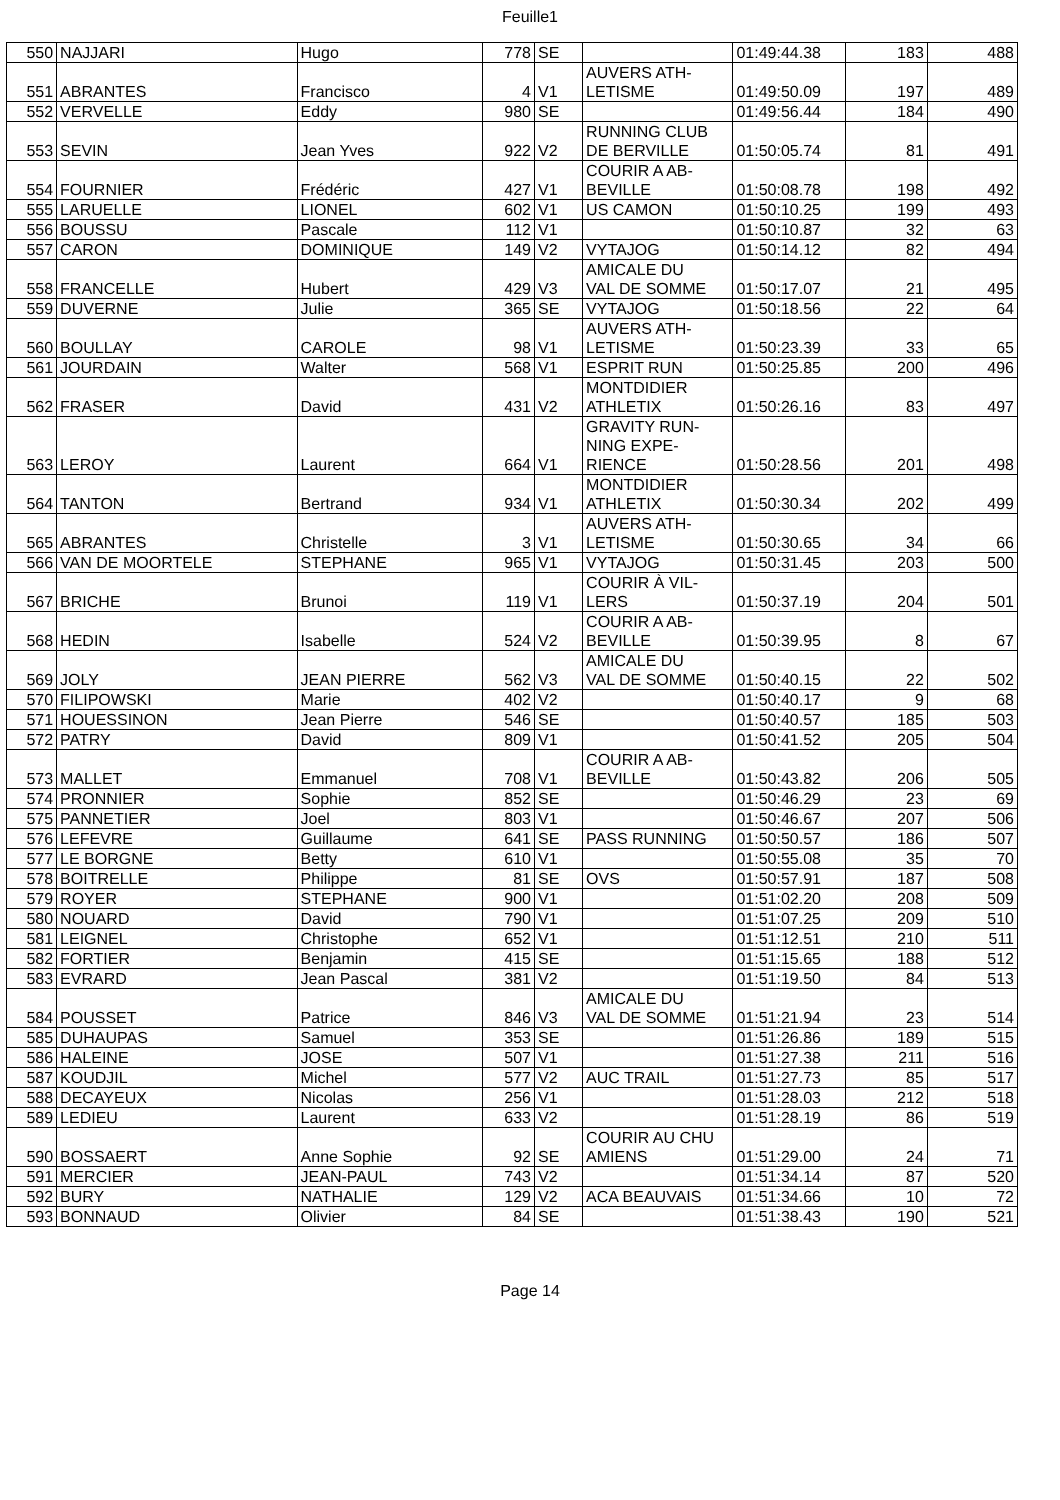Feuille1
| 550 | NAJJARI | Hugo | 778 | SE | | 01:49:44.38 | 183 | 488 |
| 551 | ABRANTES | Francisco | 4 | V1 | AUVERS ATH- LETISME | 01:49:50.09 | 197 | 489 |
| 552 | VERVELLE | Eddy | 980 | SE | | 01:49:56.44 | 184 | 490 |
| 553 | SEVIN | Jean Yves | 922 | V2 | RUNNING CLUB DE BERVILLE | 01:50:05.74 | 81 | 491 |
| 554 | FOURNIER | Frédéric | 427 | V1 | COURIR A AB- BEVILLE | 01:50:08.78 | 198 | 492 |
| 555 | LARUELLE | LIONEL | 602 | V1 | US CAMON | 01:50:10.25 | 199 | 493 |
| 556 | BOUSSU | Pascale | 112 | V1 | | 01:50:10.87 | 32 | 63 |
| 557 | CARON | DOMINIQUE | 149 | V2 | VYTAJOG | 01:50:14.12 | 82 | 494 |
| 558 | FRANCELLE | Hubert | 429 | V3 | AMICALE DU VAL DE SOMME | 01:50:17.07 | 21 | 495 |
| 559 | DUVERNE | Julie | 365 | SE | VYTAJOG | 01:50:18.56 | 22 | 64 |
| 560 | BOULLAY | CAROLE | 98 | V1 | AUVERS ATH- LETISME | 01:50:23.39 | 33 | 65 |
| 561 | JOURDAIN | Walter | 568 | V1 | ESPRIT RUN | 01:50:25.85 | 200 | 496 |
| 562 | FRASER | David | 431 | V2 | MONTDIDIER ATHLETIX | 01:50:26.16 | 83 | 497 |
| 563 | LEROY | Laurent | 664 | V1 | GRAVITY RUN- NING EXPE- RIENCE | 01:50:28.56 | 201 | 498 |
| 564 | TANTON | Bertrand | 934 | V1 | MONTDIDIER ATHLETIX | 01:50:30.34 | 202 | 499 |
| 565 | ABRANTES | Christelle | 3 | V1 | AUVERS ATH- LETISME | 01:50:30.65 | 34 | 66 |
| 566 | VAN DE MOORTELE | STEPHANE | 965 | V1 | VYTAJOG | 01:50:31.45 | 203 | 500 |
| 567 | BRICHE | Brunoi | 119 | V1 | COURIR À VIL- LERS | 01:50:37.19 | 204 | 501 |
| 568 | HEDIN | Isabelle | 524 | V2 | COURIR A AB- BEVILLE | 01:50:39.95 | 8 | 67 |
| 569 | JOLY | JEAN PIERRE | 562 | V3 | AMICALE DU VAL DE SOMME | 01:50:40.15 | 22 | 502 |
| 570 | FILIPOWSKI | Marie | 402 | V2 | | 01:50:40.17 | 9 | 68 |
| 571 | HOUESSINON | Jean Pierre | 546 | SE | | 01:50:40.57 | 185 | 503 |
| 572 | PATRY | David | 809 | V1 | | 01:50:41.52 | 205 | 504 |
| 573 | MALLET | Emmanuel | 708 | V1 | COURIR A AB- BEVILLE | 01:50:43.82 | 206 | 505 |
| 574 | PRONNIER | Sophie | 852 | SE | | 01:50:46.29 | 23 | 69 |
| 575 | PANNETIER | Joel | 803 | V1 | | 01:50:46.67 | 207 | 506 |
| 576 | LEFEVRE | Guillaume | 641 | SE | PASS RUNNING | 01:50:50.57 | 186 | 507 |
| 577 | LE BORGNE | Betty | 610 | V1 | | 01:50:55.08 | 35 | 70 |
| 578 | BOITRELLE | Philippe | 81 | SE | OVS | 01:50:57.91 | 187 | 508 |
| 579 | ROYER | STEPHANE | 900 | V1 | | 01:51:02.20 | 208 | 509 |
| 580 | NOUARD | David | 790 | V1 | | 01:51:07.25 | 209 | 510 |
| 581 | LEIGNEL | Christophe | 652 | V1 | | 01:51:12.51 | 210 | 511 |
| 582 | FORTIER | Benjamin | 415 | SE | | 01:51:15.65 | 188 | 512 |
| 583 | EVRARD | Jean Pascal | 381 | V2 | | 01:51:19.50 | 84 | 513 |
| 584 | POUSSET | Patrice | 846 | V3 | AMICALE DU VAL DE SOMME | 01:51:21.94 | 23 | 514 |
| 585 | DUHAUPAS | Samuel | 353 | SE | | 01:51:26.86 | 189 | 515 |
| 586 | HALEINE | JOSE | 507 | V1 | | 01:51:27.38 | 211 | 516 |
| 587 | KOUDJIL | Michel | 577 | V2 | AUC TRAIL | 01:51:27.73 | 85 | 517 |
| 588 | DECAYEUX | Nicolas | 256 | V1 | | 01:51:28.03 | 212 | 518 |
| 589 | LEDIEU | Laurent | 633 | V2 | | 01:51:28.19 | 86 | 519 |
| 590 | BOSSAERT | Anne Sophie | 92 | SE | COURIR AU CHU AMIENS | 01:51:29.00 | 24 | 71 |
| 591 | MERCIER | JEAN-PAUL | 743 | V2 | | 01:51:34.14 | 87 | 520 |
| 592 | BURY | NATHALIE | 129 | V2 | ACA BEAUVAIS | 01:51:34.66 | 10 | 72 |
| 593 | BONNAUD | Olivier | 84 | SE | | 01:51:38.43 | 190 | 521 |
Page 14